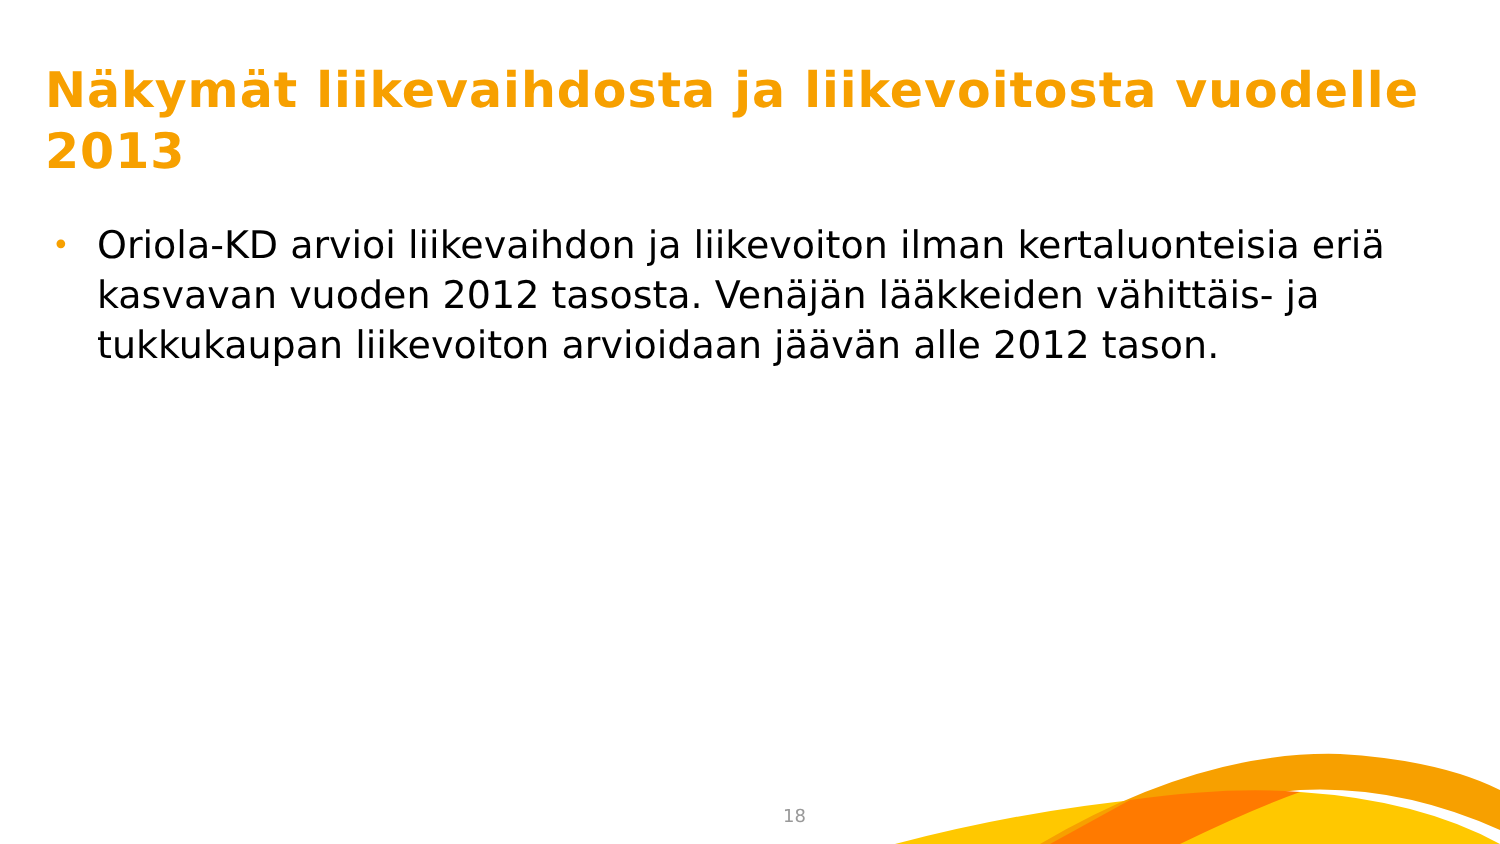Näkymät liikevaihdosta ja liikevoitosta vuodelle 2013
• Oriola-KD arvioi liikevaihdon ja liikevoiton ilman kertaluonteisia eriä kasvavan vuoden 2012 tasosta. Venäjän lääkkeiden vähittäis- ja tukkukaupan liikevoiton arvioidaan jäävän alle 2012 tason.
18